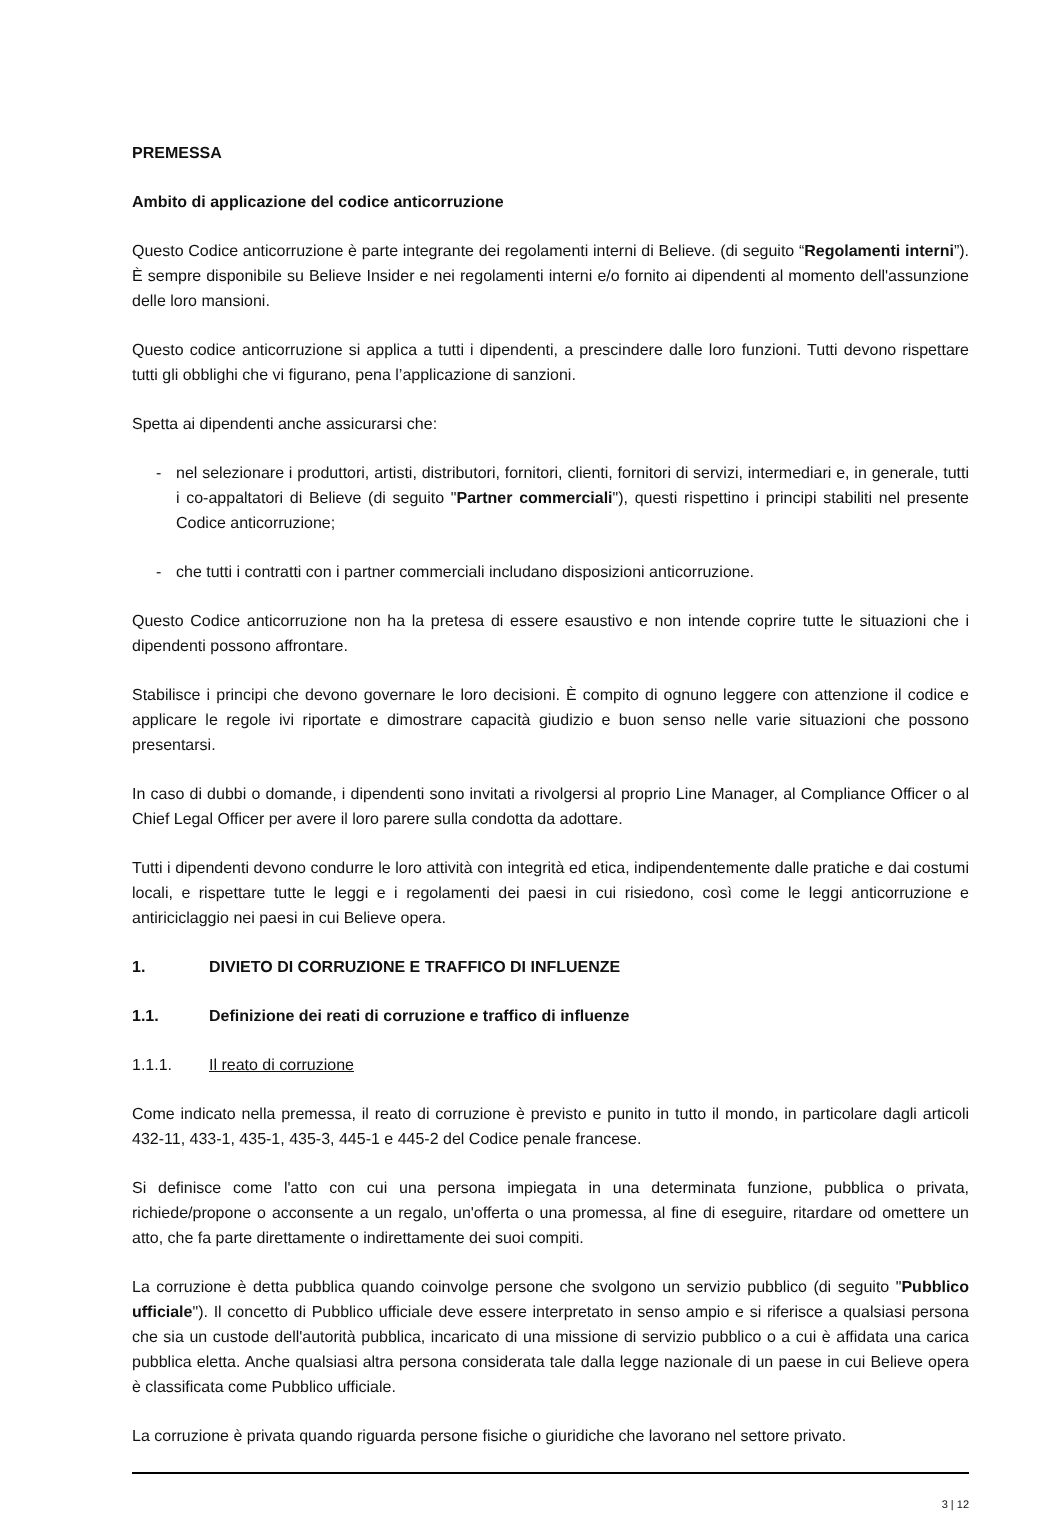PREMESSA
Ambito di applicazione del codice anticorruzione
Questo Codice anticorruzione è parte integrante dei regolamenti interni di Believe. (di seguito “Regolamenti interni”). È sempre disponibile su Believe Insider e nei regolamenti interni e/o fornito ai dipendenti al momento dell'assunzione delle loro mansioni.
Questo codice anticorruzione si applica a tutti i dipendenti, a prescindere dalle loro funzioni. Tutti devono rispettare tutti gli obblighi che vi figurano, pena l’applicazione di sanzioni.
Spetta ai dipendenti anche assicurarsi che:
- nel selezionare i produttori, artisti, distributori, fornitori, clienti, fornitori di servizi, intermediari e, in generale, tutti i co-appaltatori di Believe (di seguito "Partner commerciali"), questi rispettino i principi stabiliti nel presente Codice anticorruzione;
- che tutti i contratti con i partner commerciali includano disposizioni anticorruzione.
Questo Codice anticorruzione non ha la pretesa di essere esaustivo e non intende coprire tutte le situazioni che i dipendenti possono affrontare.
Stabilisce i principi che devono governare le loro decisioni. È compito di ognuno leggere con attenzione il codice e applicare le regole ivi riportate e dimostrare capacità giudizio e buon senso nelle varie situazioni che possono presentarsi.
In caso di dubbi o domande, i dipendenti sono invitati a rivolgersi al proprio Line Manager, al Compliance Officer o al Chief Legal Officer per avere il loro parere sulla condotta da adottare.
Tutti i dipendenti devono condurre le loro attività con integrità ed etica, indipendentemente dalle pratiche e dai costumi locali, e rispettare tutte le leggi e i regolamenti dei paesi in cui risiedono, così come le leggi anticorruzione e antiriciclaggio nei paesi in cui Believe opera.
1. DIVIETO DI CORRUZIONE E TRAFFICO DI INFLUENZE
1.1. Definizione dei reati di corruzione e traffico di influenze
1.1.1. Il reato di corruzione
Come indicato nella premessa, il reato di corruzione è previsto e punito in tutto il mondo, in particolare dagli articoli 432-11, 433-1, 435-1, 435-3, 445-1 e 445-2 del Codice penale francese.
Si definisce come l'atto con cui una persona impiegata in una determinata funzione, pubblica o privata, richiede/propone o acconsente a un regalo, un'offerta o una promessa, al fine di eseguire, ritardare od omettere un atto, che fa parte direttamente o indirettamente dei suoi compiti.
La corruzione è detta pubblica quando coinvolge persone che svolgono un servizio pubblico (di seguito "Pubblico ufficiale"). Il concetto di Pubblico ufficiale deve essere interpretato in senso ampio e si riferisce a qualsiasi persona che sia un custode dell'autorità pubblica, incaricato di una missione di servizio pubblico o a cui è affidata una carica pubblica eletta. Anche qualsiasi altra persona considerata tale dalla legge nazionale di un paese in cui Believe opera è classificata come Pubblico ufficiale.
La corruzione è privata quando riguarda persone fisiche o giuridiche che lavorano nel settore privato.
3 | 12